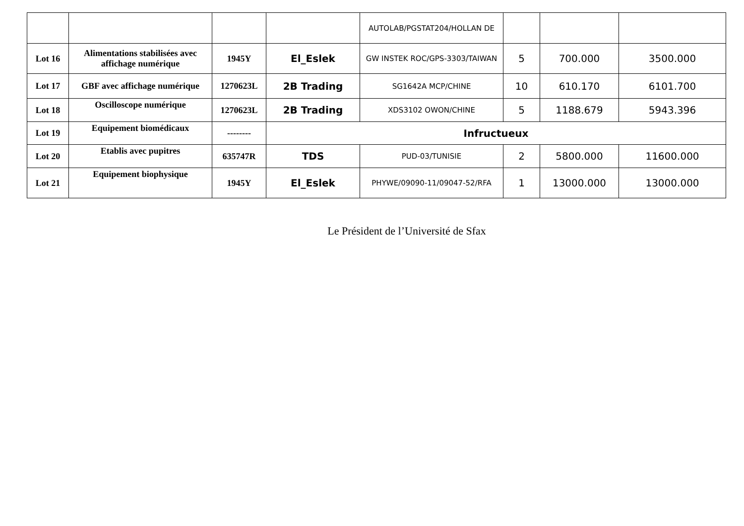| | | | | AUTOLAB/PGSTAT204/HOLLAN DE | | | |
| Lot 16 | Alimentations stabilisées avec affichage numérique | 1945Y | El_Eslek | GW INSTEK ROC/GPS-3303/TAIWAN | 5 | 700.000 | 3500.000 |
| Lot 17 | GBF avec affichage numérique | 1270623L | 2B Trading | SG1642A MCP/CHINE | 10 | 610.170 | 6101.700 |
| Lot 18 | Oscilloscope numérique | 1270623L | 2B Trading | XDS3102 OWON/CHINE | 5 | 1188.679 | 5943.396 |
| Lot 19 | Equipement biomédicaux | -------- | Infructueux | | | | |
| Lot 20 | Etablis avec pupitres | 635747R | TDS | PUD-03/TUNISIE | 2 | 5800.000 | 11600.000 |
| Lot 21 | Equipement biophysique | 1945Y | El_Eslek | PHYWE/09090-11/09047-52/RFA | 1 | 13000.000 | 13000.000 |
Le Président de l’Université de Sfax